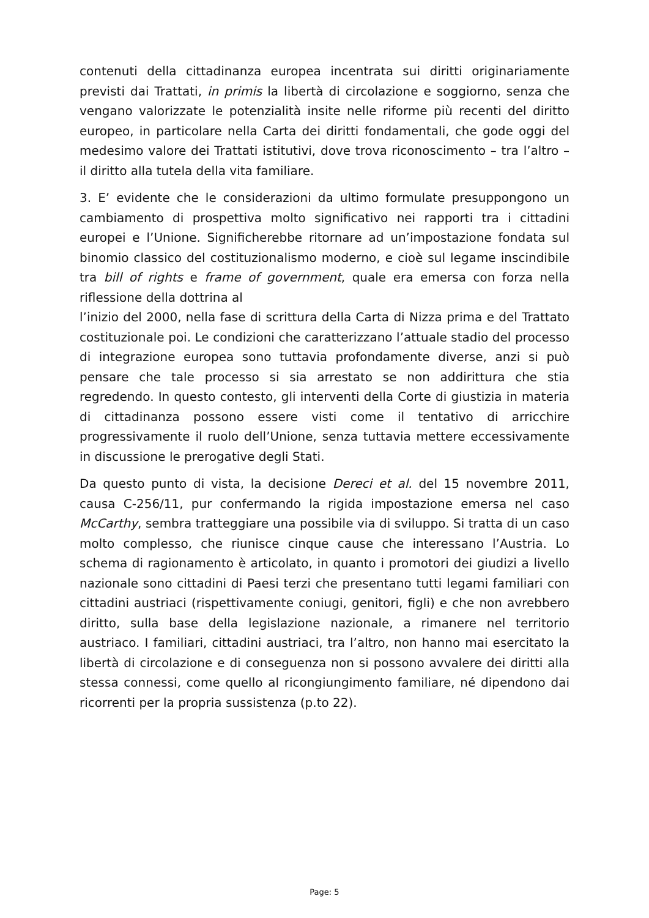contenuti della cittadinanza europea incentrata sui diritti originariamente previsti dai Trattati, in primis la libertà di circolazione e soggiorno, senza che vengano valorizzate le potenzialità insite nelle riforme più recenti del diritto europeo, in particolare nella Carta dei diritti fondamentali, che gode oggi del medesimo valore dei Trattati istitutivi, dove trova riconoscimento – tra l’altro – il diritto alla tutela della vita familiare.
3. E’ evidente che le considerazioni da ultimo formulate presuppongono un cambiamento di prospettiva molto significativo nei rapporti tra i cittadini europei e l’Unione. Significherebbe ritornare ad un’impostazione fondata sul binomio classico del costituzionalismo moderno, e cioè sul legame inscindibile tra bill of rights e frame of government, quale era emersa con forza nella riflessione della dottrina al
l’inizio del 2000, nella fase di scrittura della Carta di Nizza prima e del Trattato costituzionale poi. Le condizioni che caratterizzano l’attuale stadio del processo di integrazione europea sono tuttavia profondamente diverse, anzi si può pensare che tale processo si sia arrestato se non addirittura che stia regredendo. In questo contesto, gli interventi della Corte di giustizia in materia di cittadinanza possono essere visti come il tentativo di arricchire progressivamente il ruolo dell’Unione, senza tuttavia mettere eccessivamente in discussione le prerogative degli Stati.
Da questo punto di vista, la decisione Dereci et al. del 15 novembre 2011, causa C-256/11, pur confermando la rigida impostazione emersa nel caso McCarthy, sembra tratteggiare una possibile via di sviluppo. Si tratta di un caso molto complesso, che riunisce cinque cause che interessano l’Austria. Lo schema di ragionamento è articolato, in quanto i promotori dei giudizi a livello nazionale sono cittadini di Paesi terzi che presentano tutti legami familiari con cittadini austriaci (rispettivamente coniugi, genitori, figli) e che non avrebbero diritto, sulla base della legislazione nazionale, a rimanere nel territorio austriaco. I familiari, cittadini austriaci, tra l’altro, non hanno mai esercitato la libertà di circolazione e di conseguenza non si possono avvalere dei diritti alla stessa connessi, come quello al ricongiungimento familiare, né dipendono dai ricorrenti per la propria sussistenza (p.to 22).
Page: 5